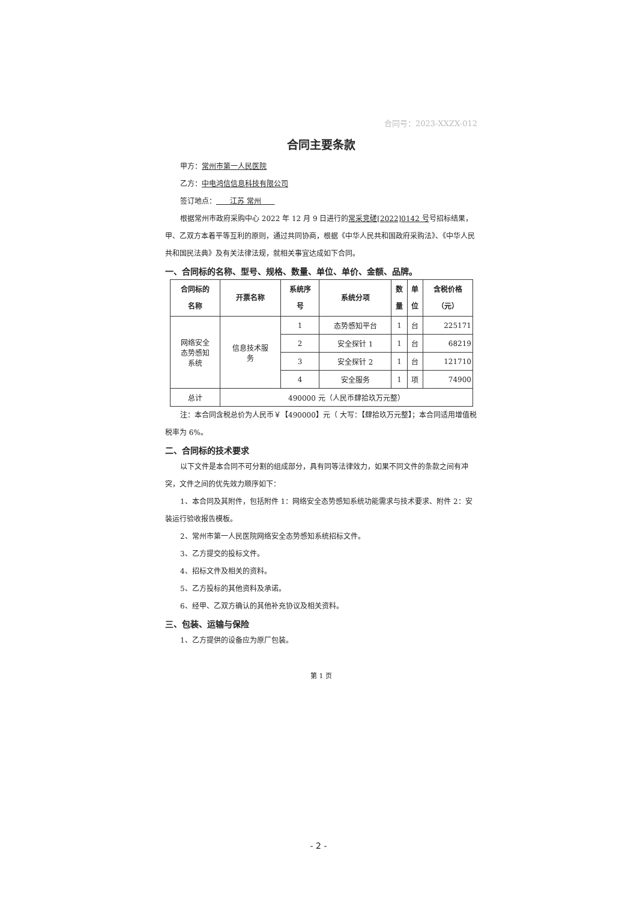合同号：2023-XXZX-012
合同主要条款
甲方：常州市第一人民医院
乙方：中电鸿信信息科技有限公司
签订地点： 江苏 常州
根据常州市政府采购中心 2022 年 12 月 9 日进行的常采竞磋[2022]0142 号号招标结果，甲、乙双方本着平等互利的原则，通过共同协商，根据《中华人民共和国政府采购法》、《中华人民共和国民法典》及有关法律法规，就相关事宜达成如下合同。
一、合同标的名称、型号、规格、数量、单位、单价、金额、品牌。
| 合同标的 名称 | 开票名称 | 系统序 号 | 系统分项 | 数 量 | 单 位 | 含税价格 （元） |
| --- | --- | --- | --- | --- | --- | --- |
| 网络安全 态势感知 系统 | 信息技术服 务 | 1 | 态势感知平台 | 1 | 台 | 225171 |
| | | 2 | 安全探针 1 | 1 | 台 | 68219 |
| | | 3 | 安全探针 2 | 1 | 台 | 121710 |
| | | 4 | 安全服务 | 1 | 项 | 74900 |
| 总计 | 490000 元（人民币肆拾玖万元整） | | | | | |
注：本合同含税总价为人民币￥【490000】元（ 大写：【肆拾玖万元整】；本合同适用增值税税率为 6%。
二、合同标的技术要求
以下文件是本合同不可分割的组成部分，具有同等法律效力，如果不同文件的条款之间有冲突，文件之间的优先效力顺序如下：
1、本合同及其附件，包括附件 1：网络安全态势感知系统功能需求与技术要求、附件 2：安装运行验收报告模板。
2、常州市第一人民医院网络安全态势感知系统招标文件。
3、乙方提交的投标文件。
4、招标文件及相关的资料。
5、乙方投标的其他资料及承诺。
6、经甲、乙双方确认的其他补充协议及相关资料。
三、包装、运输与保险
1、乙方提供的设备应为原厂包装。
第 1 页
- 2 -